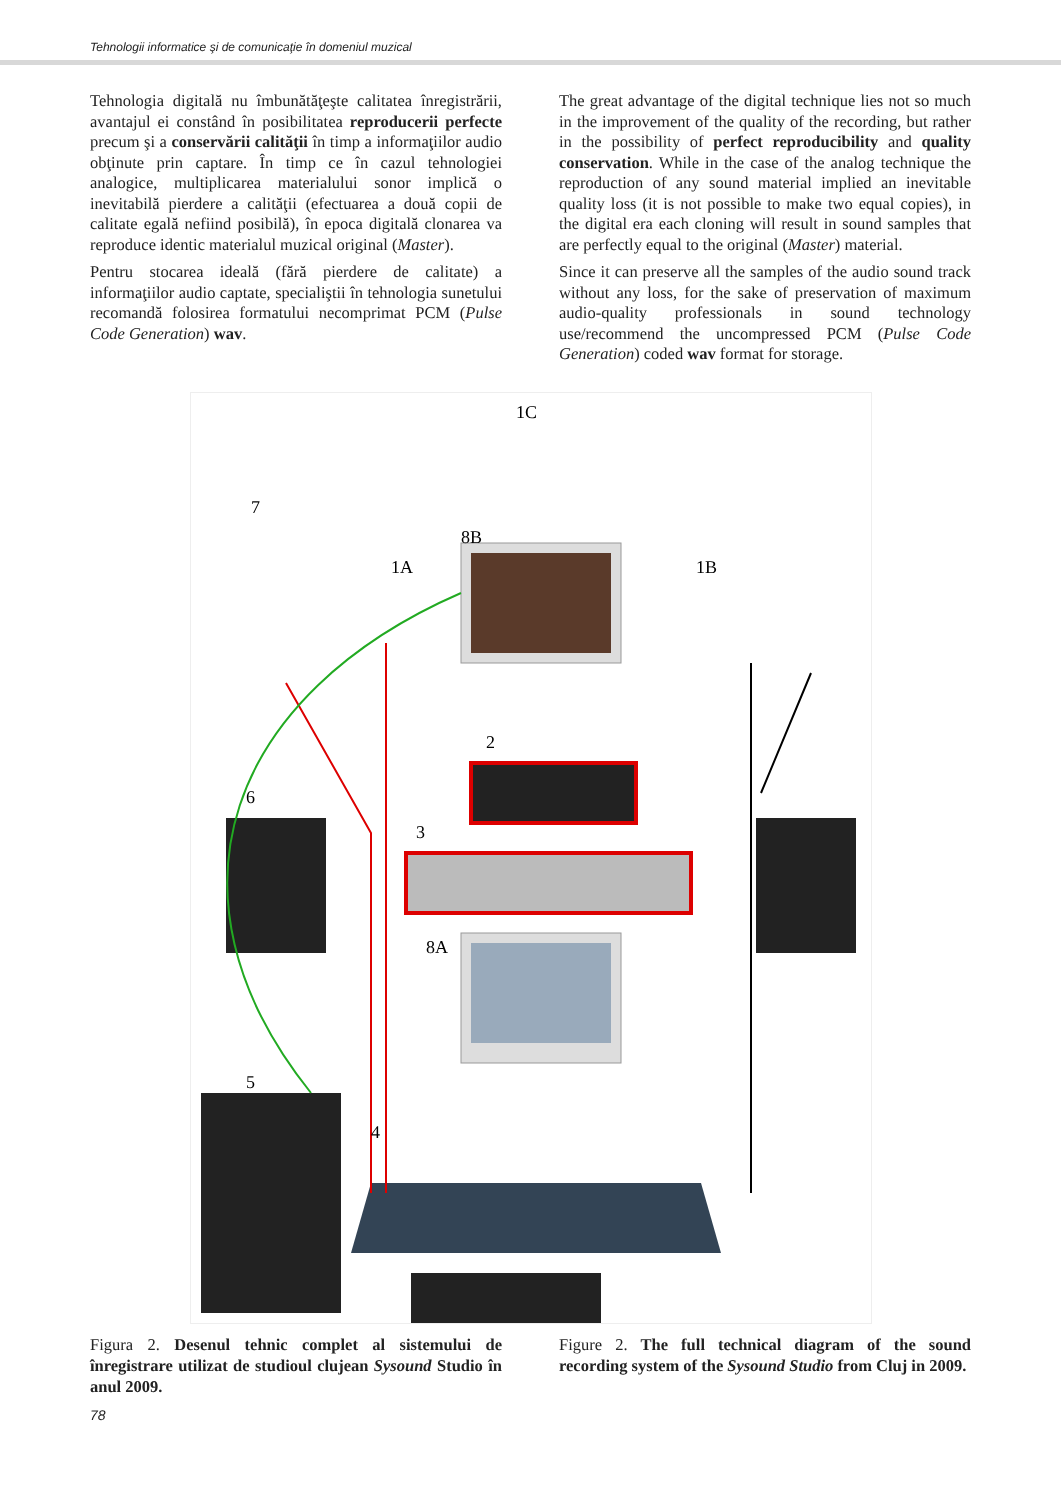Tehnologii informatice şi de comunicaţie în domeniul muzical
Tehnologia digitală nu îmbunătăţeşte calitatea înregistrării, avantajul ei constând în posibilitatea reproducerii perfecte precum şi a conservării calităţii în timp a informaţiilor audio obţinute prin captare. În timp ce în cazul tehnologiei analogice, multiplicarea materialului sonor implică o inevitabilă pierdere a calităţii (efectuarea a două copii de calitate egală nefiind posibilă), în epoca digitală clonarea va reproduce identic materialul muzical original (Master).
Pentru stocarea ideală (fără pierdere de calitate) a informaţiilor audio captate, specialiştii în tehnologia sunetului recomandă folosirea formatului necomprimat PCM (Pulse Code Generation) wav.
The great advantage of the digital technique lies not so much in the improvement of the quality of the recording, but rather in the possibility of perfect reproducibility and quality conservation. While in the case of the analog technique the reproduction of any sound material implied an inevitable quality loss (it is not possible to make two equal copies), in the digital era each cloning will result in sound samples that are perfectly equal to the original (Master) material.
Since it can preserve all the samples of the audio sound track without any loss, for the sake of preservation of maximum audio-quality professionals in sound technology use/recommend the uncompressed PCM (Pulse Code Generation) coded wav format for storage.
1C
7
8B
1A
1B
2
6
3
8A
5
4
Figura 2. Desenul tehnic complet al sistemului de înregistrare utilizat de studioul clujean Sysound Studio în anul 2009.
Figure 2. The full technical diagram of the sound recording system of the Sysound Studio from Cluj in 2009.
78